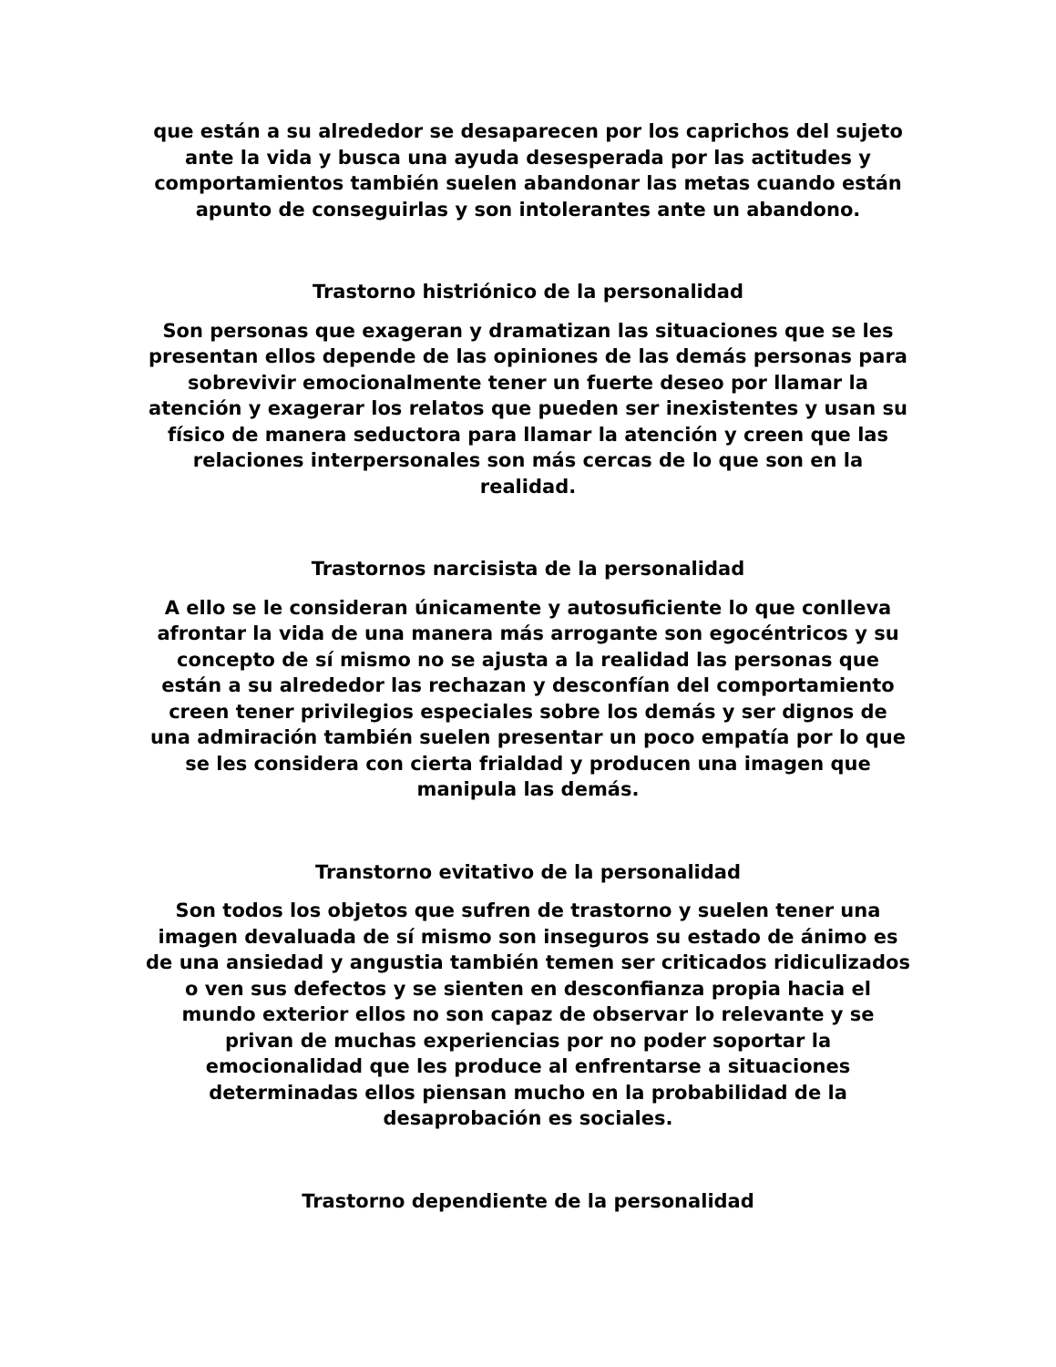que están a su alrededor se desaparecen por los caprichos del sujeto ante la vida y busca una ayuda desesperada por las actitudes y comportamientos también suelen abandonar las metas cuando están apunto de conseguirlas y son intolerantes ante un abandono.
Trastorno histriónico de la personalidad
Son personas que exageran y dramatizan las situaciones que se les presentan ellos depende de las opiniones de las demás personas para sobrevivir emocionalmente tener un fuerte deseo por llamar la atención y exagerar los relatos que pueden ser inexistentes y usan su físico de manera seductora para llamar la atención y creen que las relaciones interpersonales son más cercas de lo que son en la realidad.
Trastornos narcisista de la personalidad
A ello se le consideran únicamente y autosuficiente lo que conlleva afrontar la vida de una manera más arrogante son egocéntricos y su concepto de sí mismo no se ajusta a la realidad las personas que están a su alrededor las rechazan y desconfían del comportamiento creen tener privilegios especiales sobre los demás y ser dignos de una admiración también suelen presentar un poco empatía por lo que se les considera con cierta frialdad y producen una imagen que manipula las demás.
Transtorno evitativo de la personalidad
Son todos los objetos que sufren de trastorno y suelen tener una imagen devaluada de sí mismo son inseguros su estado de ánimo es de una ansiedad y angustia también temen ser criticados ridiculizados o ven sus defectos y se sienten en desconfianza propia hacia el mundo exterior ellos no son capaz de observar lo relevante y se privan de muchas experiencias por no poder soportar la emocionalidad que les produce al enfrentarse a situaciones determinadas ellos piensan mucho en la probabilidad de la desaprobación es sociales.
Trastorno dependiente de la personalidad